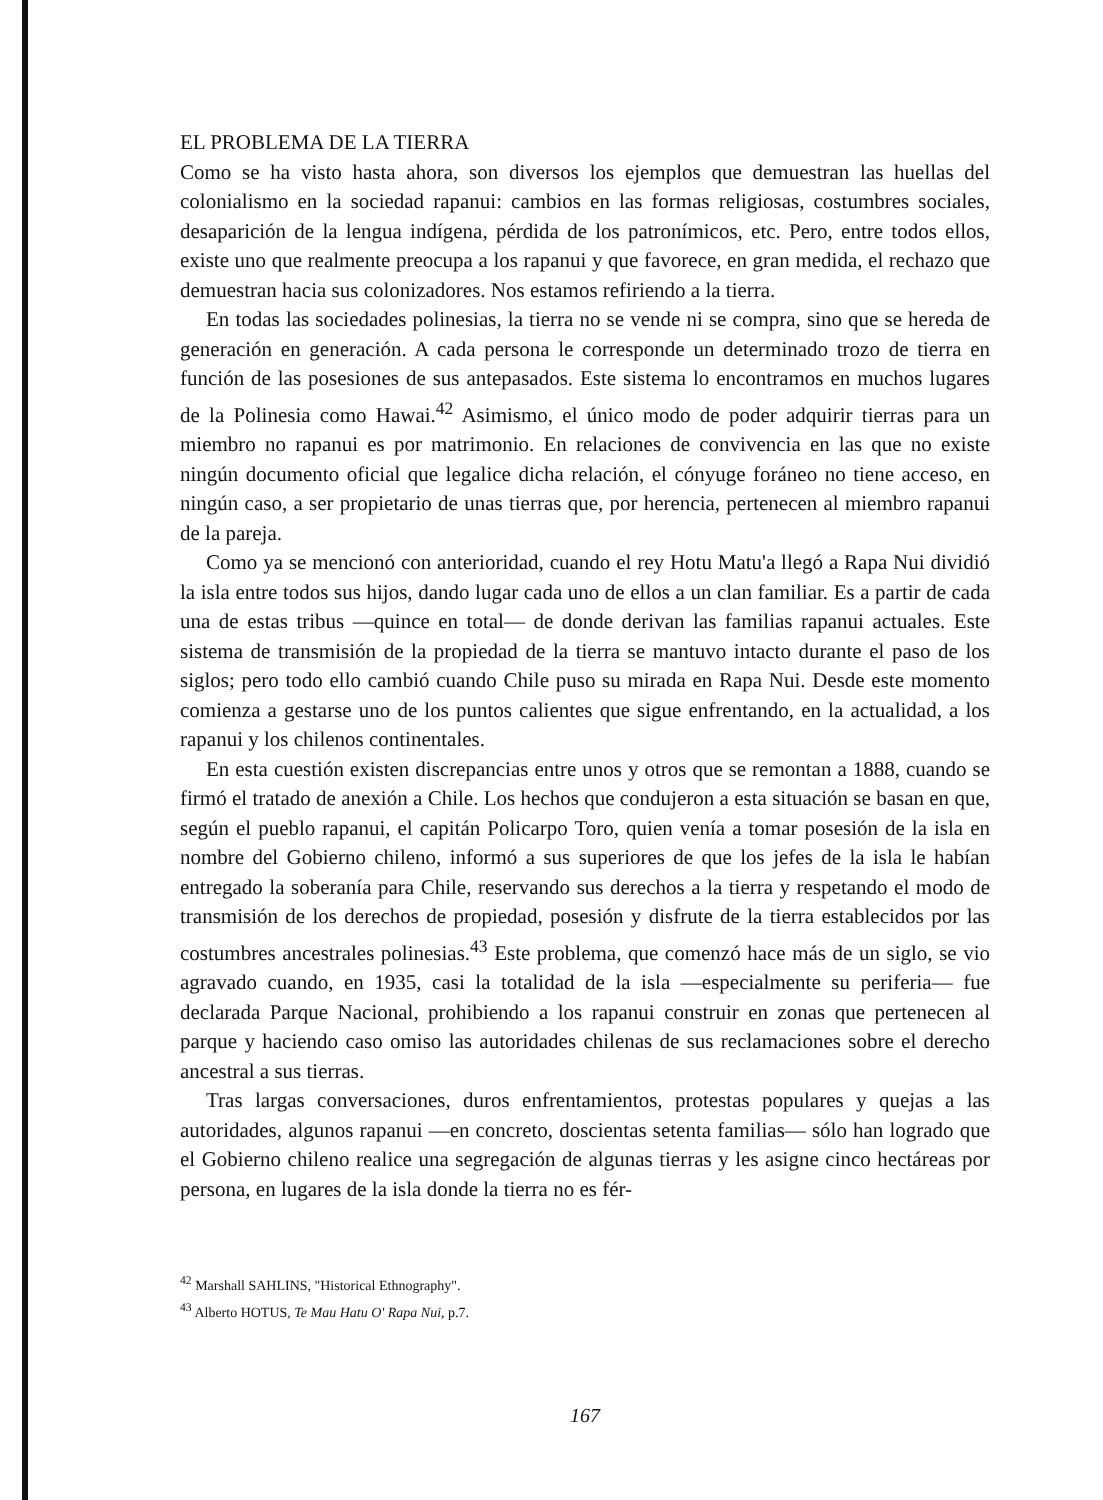EL PROBLEMA DE LA TIERRA
Como se ha visto hasta ahora, son diversos los ejemplos que demuestran las huellas del colonialismo en la sociedad rapanui: cambios en las formas religiosas, costumbres sociales, desaparición de la lengua indígena, pérdida de los patronímicos, etc. Pero, entre todos ellos, existe uno que realmente preocupa a los rapanui y que favorece, en gran medida, el rechazo que demuestran hacia sus colonizadores. Nos estamos refiriendo a la tierra.
En todas las sociedades polinesias, la tierra no se vende ni se compra, sino que se hereda de generación en generación. A cada persona le corresponde un determinado trozo de tierra en función de las posesiones de sus antepasados. Este sistema lo encontramos en muchos lugares de la Polinesia como Hawai.<sup>42</sup> Asimismo, el único modo de poder adquirir tierras para un miembro no rapanui es por matrimonio. En relaciones de convivencia en las que no existe ningún documento oficial que legalice dicha relación, el cónyuge foráneo no tiene acceso, en ningún caso, a ser propietario de unas tierras que, por herencia, pertenecen al miembro rapanui de la pareja.
Como ya se mencionó con anterioridad, cuando el rey Hotu Matu'a llegó a Rapa Nui dividió la isla entre todos sus hijos, dando lugar cada uno de ellos a un clan familiar. Es a partir de cada una de estas tribus —quince en total— de donde derivan las familias rapanui actuales. Este sistema de transmisión de la propiedad de la tierra se mantuvo intacto durante el paso de los siglos; pero todo ello cambió cuando Chile puso su mirada en Rapa Nui. Desde este momento comienza a gestarse uno de los puntos calientes que sigue enfrentando, en la actualidad, a los rapanui y los chilenos continentales.
En esta cuestión existen discrepancias entre unos y otros que se remontan a 1888, cuando se firmó el tratado de anexión a Chile. Los hechos que condujeron a esta situación se basan en que, según el pueblo rapanui, el capitán Policarpo Toro, quien venía a tomar posesión de la isla en nombre del Gobierno chileno, informó a sus superiores de que los jefes de la isla le habían entregado la soberanía para Chile, reservando sus derechos a la tierra y respetando el modo de transmisión de los derechos de propiedad, posesión y disfrute de la tierra establecidos por las costumbres ancestrales polinesias.<sup>43</sup> Este problema, que comenzó hace más de un siglo, se vio agravado cuando, en 1935, casi la totalidad de la isla —especialmente su periferia— fue declarada Parque Nacional, prohibiendo a los rapanui construir en zonas que pertenecen al parque y haciendo caso omiso las autoridades chilenas de sus reclamaciones sobre el derecho ancestral a sus tierras.
Tras largas conversaciones, duros enfrentamientos, protestas populares y quejas a las autoridades, algunos rapanui —en concreto, doscientas setenta familias— sólo han logrado que el Gobierno chileno realice una segregación de algunas tierras y les asigne cinco hectáreas por persona, en lugares de la isla donde la tierra no es fér-
<sup>42</sup> Marshall SAHLINS, "Historical Ethnography".
<sup>43</sup> Alberto HOTUS, Te Mau Hatu O' Rapa Nui, p.7.
167